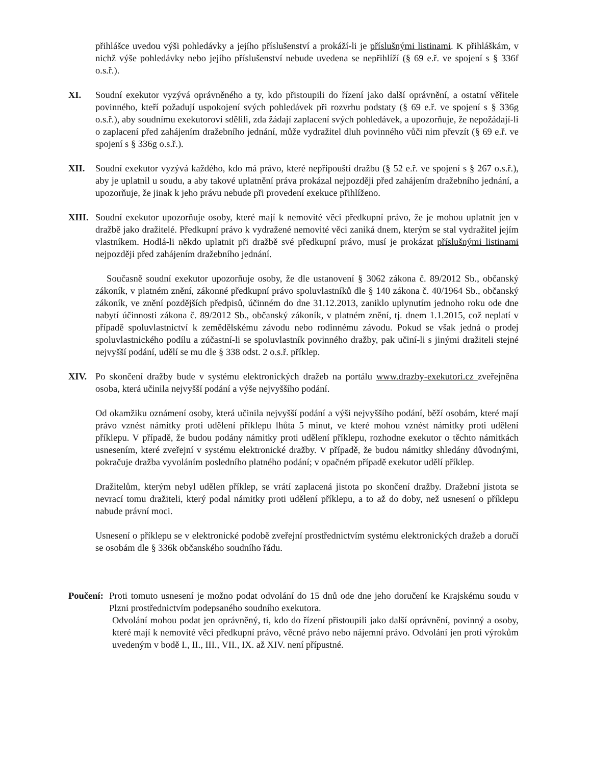přihlášce uvedou výši pohledávky a jejího příslušenství a prokáží-li je příslušnými listinami. K přihláškám, v nichž výše pohledávky nebo jejího příslušenství nebude uvedena se nepřihlíží (§ 69 e.ř. ve spojení s § 336f o.s.ř.).
XI. Soudní exekutor vyzývá oprávněného a ty, kdo přistoupili do řízení jako další oprávnění, a ostatní věřitele povinného, kteří požadují uspokojení svých pohledávek při rozvrhu podstaty (§ 69 e.ř. ve spojení s § 336g o.s.ř.), aby soudnímu exekutorovi sdělili, zda žádají zaplacení svých pohledávek, a upozorňuje, že nepožádají-li o zaplacení před zahájením dražebního jednání, může vydražitel dluh povinného vůči nim převzít (§ 69 e.ř. ve spojení s § 336g o.s.ř.).
XII. Soudní exekutor vyzývá každého, kdo má právo, které nepřipouští dražbu (§ 52 e.ř. ve spojení s § 267 o.s.ř.), aby je uplatnil u soudu, a aby takové uplatnění práva prokázal nejpozději před zahájením dražebního jednání, a upozorňuje, že jinak k jeho právu nebude při provedení exekuce přihlíženo.
XIII.
Soudní exekutor upozorňuje osoby, které mají k nemovité věci předkupní právo, že je mohou uplatnit jen v dražbě jako dražitelé. Předkupní právo k vydražené nemovité věci zaniká dnem, kterým se stal vydražitel jejím vlastníkem. Hodlá-li někdo uplatnit při dražbě své předkupní právo, musí je prokázat příslušnými listinami nejpozději před zahájením dražebního jednání.
Současně soudní exekutor upozorňuje osoby, že dle ustanovení § 3062 zákona č. 89/2012 Sb., občanský zákoník, v platném znění, zákonné předkupní právo spoluvlastníků dle § 140 zákona č. 40/1964 Sb., občanský zákoník, ve znění pozdějších předpisů, účinném do dne 31.12.2013, zaniklo uplynutím jednoho roku ode dne nabytí účinnosti zákona č. 89/2012 Sb., občanský zákoník, v platném znění, tj. dnem 1.1.2015, což neplatí v případě spoluvlastnictví k zemědělskému závodu nebo rodinnému závodu. Pokud se však jedná o prodej spoluvlastnického podílu a zúčastní-li se spoluvlastník povinného dražby, pak učiní-li s jinými dražiteli stejné nejvyšší podání, udělí se mu dle § 338 odst. 2 o.s.ř. příklep.
XIV. Po skončení dražby bude v systému elektronických dražeb na portálu www.drazby-exekutori.cz zveřejněna osoba, která učinila nejvyšší podání a výše nejvyššího podání.
Od okamžiku oznámení osoby, která učinila nejvyšší podání a výši nejvyššího podání, běží osobám, které mají právo vznést námitky proti udělení příklepu lhůta 5 minut, ve které mohou vznést námitky proti udělení příklepu. V případě, že budou podány námitky proti udělení příklepu, rozhodne exekutor o těchto námitkách usnesením, které zveřejní v systému elektronické dražby. V případě, že budou námitky shledány důvodnými, pokračuje dražba vyvoláním posledního platného podání; v opačném případě exekutor udělí příklep.
Dražitelům, kterým nebyl udělen příklep, se vrátí zaplacená jistota po skončení dražby. Dražební jistota se nevrací tomu dražiteli, který podal námitky proti udělení příklepu, a to až do doby, než usnesení o příklepu nabude právní moci.
Usnesení o příklepu se v elektronické podobě zveřejní prostřednictvím systému elektronických dražeb a doručí se osobám dle § 336k občanského soudního řádu.
Poučení:
Proti tomuto usnesení je možno podat odvolání do 15 dnů ode dne jeho doručení ke Krajskému soudu v Plzni prostřednictvím podepsaného soudního exekutora.
Odvolání mohou podat jen oprávněný, ti, kdo do řízení přistoupili jako další oprávnění, povinný a osoby, které mají k nemovité věci předkupní právo, věcné právo nebo nájemní právo. Odvolání jen proti výrokům uvedeným v bodě I., II., III., VII., IX. až XIV. není přípustné.